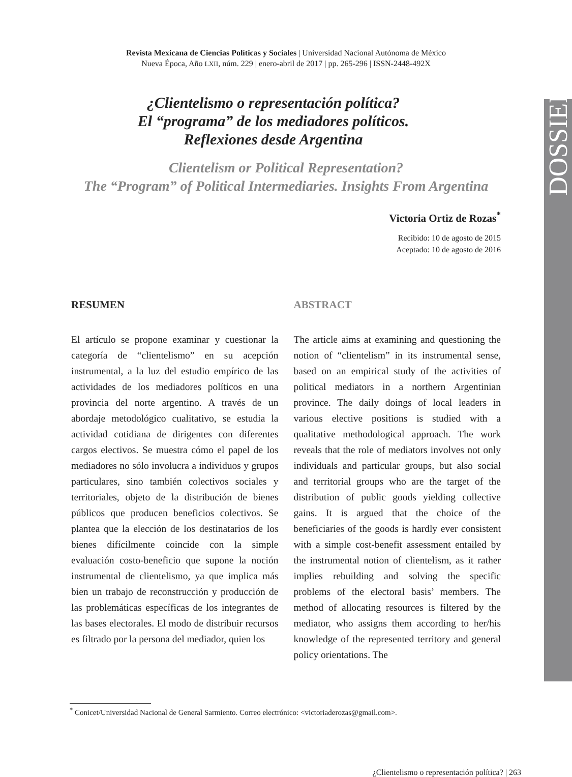DOSSIER
Revista Mexicana de Ciencias Políticas y Sociales | Universidad Nacional Autónoma de México
Nueva Época, Año LXII, núm. 229 | enero-abril de 2017 | pp. 265-296 | ISSN-2448-492X
¿Clientelismo o representación política?
El “programa” de los mediadores políticos.
Reflexiones desde Argentina
Clientelism or Political Representation?
The “Program” of Political Intermediaries. Insights From Argentina
Victoria Ortiz de Rozas<sup>*</sup>
Recibido: 10 de agosto de 2015
Aceptado: 10 de agosto de 2016
RESUMEN
El artículo se propone examinar y cuestionar la categoría de “clientelismo” en su acepción instrumental, a la luz del estudio empírico de las actividades de los mediadores políticos en una provincia del norte argentino. A través de un abordaje metodológico cualitativo, se estudia la actividad cotidiana de dirigentes con diferentes cargos electivos. Se muestra cómo el papel de los mediadores no sólo involucra a individuos y grupos particulares, sino también colectivos sociales y territoriales, objeto de la distribución de bienes públicos que producen beneficios colectivos. Se plantea que la elección de los destinatarios de los bienes difícilmente coincide con la simple evaluación costo-beneficio que supone la noción instrumental de clientelismo, ya que implica más bien un trabajo de reconstrucción y producción de las problemáticas específicas de los integrantes de las bases electorales. El modo de distribuir recursos es filtrado por la persona del mediador, quien los
ABSTRACT
The article aims at examining and questioning the notion of “clientelism” in its instrumental sense, based on an empirical study of the activities of political mediators in a northern Argentinian province. The daily doings of local leaders in various elective positions is studied with a qualitative methodological approach. The work reveals that the role of mediators involves not only individuals and particular groups, but also social and territorial groups who are the target of the distribution of public goods yielding collective gains. It is argued that the choice of the beneficiaries of the goods is hardly ever consistent with a simple cost-benefit assessment entailed by the instrumental notion of clientelism, as it rather implies rebuilding and solving the specific problems of the electoral basis’ members. The method of allocating resources is filtered by the mediator, who assigns them according to her/his knowledge of the represented territory and general policy orientations. The
<sup>*</sup> Conicet/Universidad Nacional de General Sarmiento. Correo electrónico: <victoriaderozas@gmail.com>.
¿Clientelismo o representación política? | 263